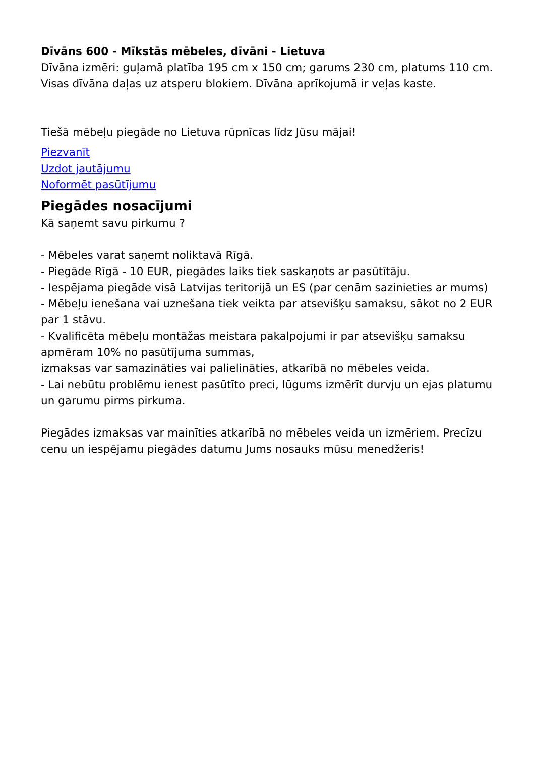Dīvāns 600 - Mīkstās mēbeles, dīvāni - Lietuva
Dīvāna izmēri: guļamā platība 195 cm x 150 cm; garums 230 cm, platums 110 cm.
Visas dīvāna daļas uz atsperu blokiem. Dīvāna aprīkojumā ir veļas kaste.
Tiešā mēbeļu piegāde no Lietuva rūpnīcas līdz Jūsu mājai!
Piezvanīt
Uzdot jautājumu
Noformēt pasūtījumu
Piegādes nosacījumi
Kā saņemt savu pirkumu ?
- Mēbeles varat saņemt noliktavā Rīgā.
- Piegāde Rīgā - 10 EUR, piegādes laiks tiek saskaņots ar pasūtītāju.
- Iespējama piegāde visā Latvijas teritorijā un ES (par cenām sazinieties ar mums)
- Mēbeļu ienešana vai uznešana tiek veikta par atsevišķu samaksu, sākot no 2 EUR par 1 stāvu.
- Kvalificēta mēbeļu montāžas meistara pakalpojumi ir par atsevišķu samaksu apmēram 10% no pasūtījuma summas,
izmaksas var samazināties vai palielināties, atkarībā no mēbeles veida.
- Lai nebūtu problēmu ienest pasūtīto preci, lūgums izmērīt durvju un ejas platumu un garumu pirms pirkuma.
Piegādes izmaksas var mainīties atkarībā no mēbeles veida un izmēriem. Precīzu cenu un iespējamu piegādes datumu Jums nosauks mūsu menedžeris!